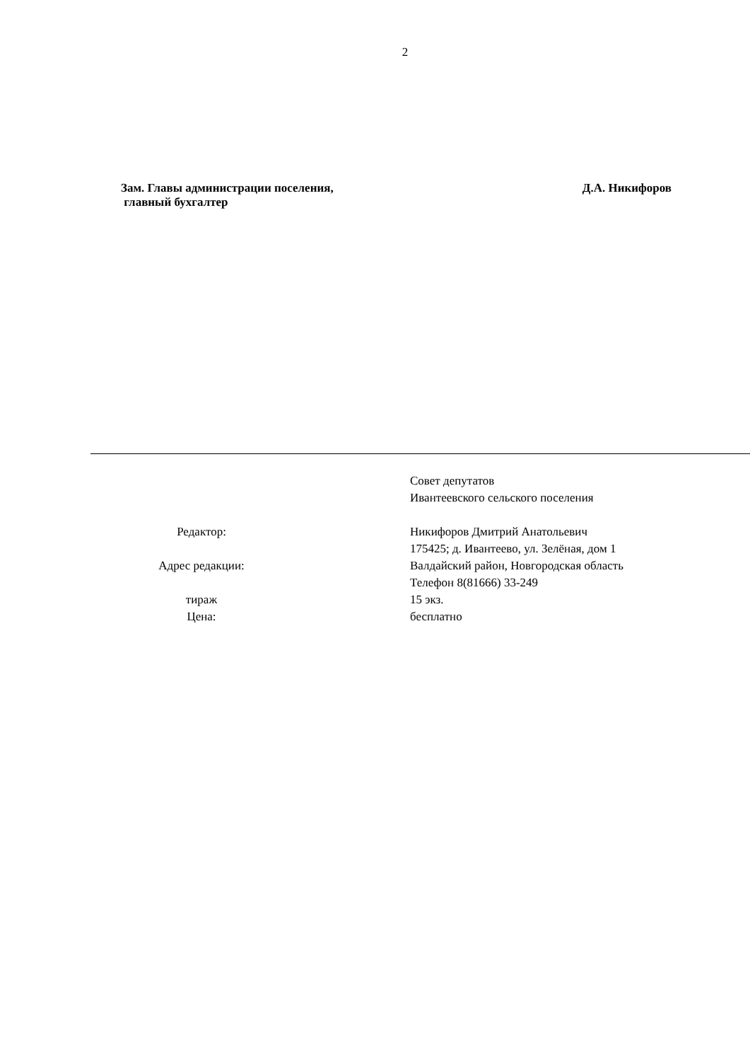2
Зам. Главы администрации поселения,
главный бухгалтер
Д.А. Никифоров
| | Совет депутатов Ивантеевского сельского поселения |
| Редактор: | Никифоров Дмитрий Анатольевич |
| | 175425; д. Ивантеево, ул. Зелёная, дом 1 |
| Адрес редакции: | Валдайский район, Новгородская область |
| | Телефон 8(81666) 33-249 |
| тираж | 15 экз. |
| Цена: | бесплатно |